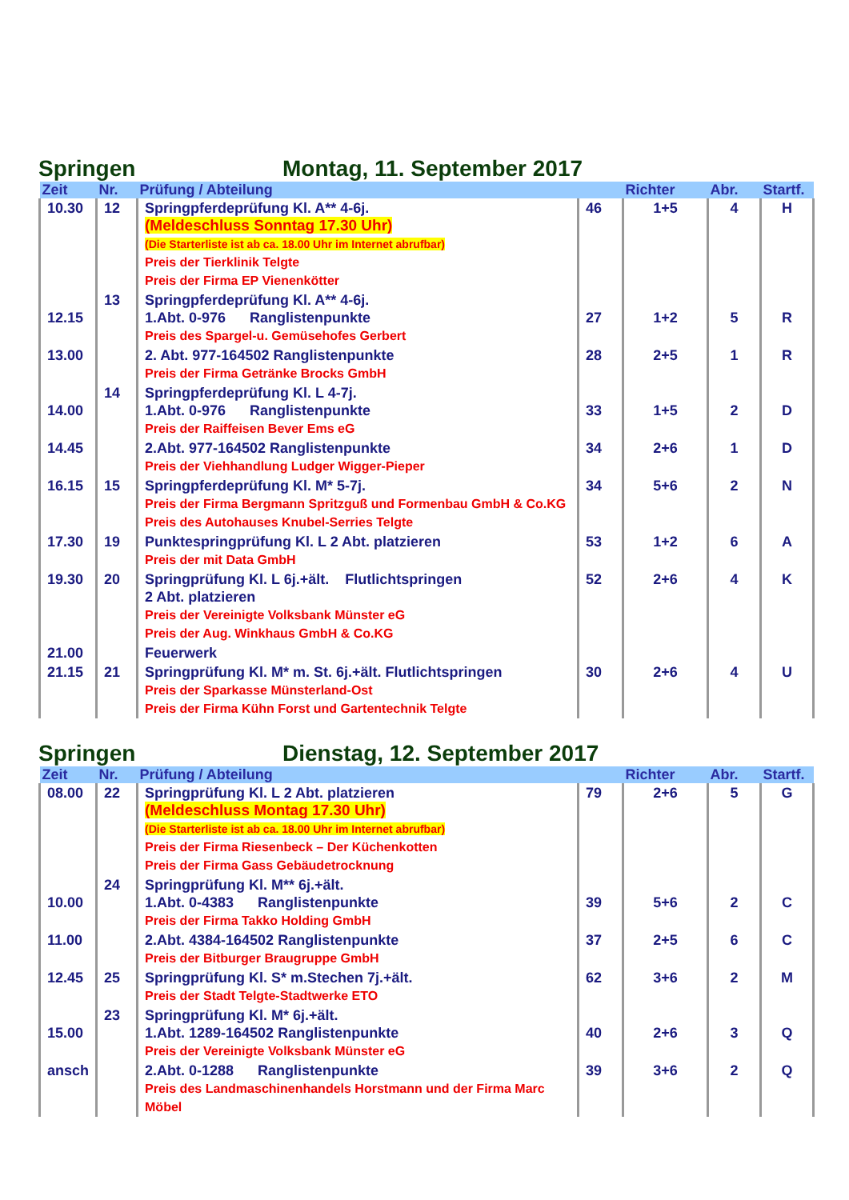Springen Montag, 11. September 2017
| Zeit | Nr. | Prüfung / Abteilung | | Richter | Abr. | Startf. |
| --- | --- | --- | --- | --- | --- | --- |
| 10.30 | 12 | Springpferdeprüfung Kl. A** 4-6j. (Meldeschluss Sonntag 17.30 Uhr) (Die Starterliste ist ab ca. 18.00 Uhr im Internet abrufbar) Preis der Tierklinik Telgte Preis der Firma EP Vienenkötter | 46 | 1+5 | 4 | H |
| 12.15 | 13 | Springpferdeprüfung Kl. A** 4-6j. 1.Abt. 0-976 Ranglistenpunkte Preis des Spargel-u. Gemüsehofes Gerbert | 27 | 1+2 | 5 | R |
| 13.00 | | 2. Abt. 977-164502 Ranglistenpunkte Preis der Firma Getränke Brocks GmbH | 28 | 2+5 | 1 | R |
| 14.00 | 14 | Springpferdeprüfung Kl. L 4-7j. 1.Abt. 0-976 Ranglistenpunkte Preis der Raiffeisen Bever Ems eG | 33 | 1+5 | 2 | D |
| 14.45 | | 2.Abt. 977-164502 Ranglistenpunkte Preis der Viehhandlung Ludger Wigger-Pieper | 34 | 2+6 | 1 | D |
| 16.15 | 15 | Springpferdeprüfung Kl. M* 5-7j. Preis der Firma Bergmann Spritzguß und Formenbau GmbH & Co.KG Preis des Autohauses Knubel-Serries Telgte | 34 | 5+6 | 2 | N |
| 17.30 | 19 | Punktespringprüfung Kl. L 2 Abt. platzieren Preis der mit Data GmbH | 53 | 1+2 | 6 | A |
| 19.30 | 20 | Springprüfung Kl. L 6j.+ält. Flutlichtspringen 2 Abt. platzieren Preis der Vereinigte Volksbank Münster eG Preis der Aug. Winkhaus GmbH & Co.KG | 52 | 2+6 | 4 | K |
| 21.00 | | Feuerwerk | | | | |
| 21.15 | 21 | Springprüfung Kl. M* m. St. 6j.+ält. Flutlichtspringen Preis der Sparkasse Münsterland-Ost Preis der Firma Kühn Forst und Gartentechnik Telgte | 30 | 2+6 | 4 | U |
Springen Dienstag, 12. September 2017
| Zeit | Nr. | Prüfung / Abteilung | | Richter | Abr. | Startf. |
| --- | --- | --- | --- | --- | --- | --- |
| 08.00 | 22 | Springprüfung Kl. L 2 Abt. platzieren (Meldeschluss Montag 17.30 Uhr) (Die Starterliste ist ab ca. 18.00 Uhr im Internet abrufbar) Preis der Firma Riesenbeck – Der Küchenkotten Preis der Firma Gass Gebäudetrocknung | 79 | 2+6 | 5 | G |
| 10.00 | 24 | Springprüfung Kl. M** 6j.+ält. 1.Abt. 0-4383 Ranglistenpunkte Preis der Firma Takko Holding GmbH | 39 | 5+6 | 2 | C |
| 11.00 | | 2.Abt. 4384-164502 Ranglistenpunkte Preis der Bitburger Braugruppe GmbH | 37 | 2+5 | 6 | C |
| 12.45 | 25 | Springprüfung Kl. S* m.Stechen 7j.+ält. Preis der Stadt Telgte-Stadtwerke ETO | 62 | 3+6 | 2 | M |
| 15.00 | 23 | Springprüfung Kl. M* 6j.+ält. 1.Abt. 1289-164502 Ranglistenpunkte Preis der Vereinigte Volksbank Münster eG | 40 | 2+6 | 3 | Q |
| ansch | | 2.Abt. 0-1288 Ranglistenpunkte Preis des Landmaschinenhandels Horstmann und der Firma Marc Möbel | 39 | 3+6 | 2 | Q |